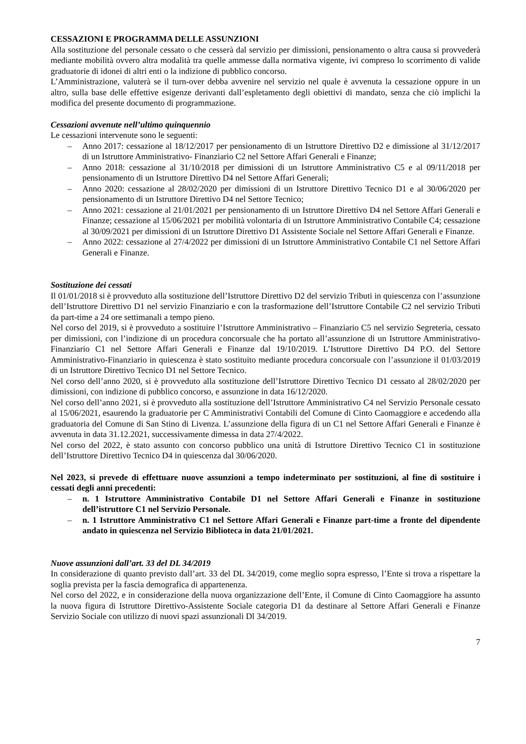CESSAZIONI E PROGRAMMA DELLE ASSUNZIONI
Alla sostituzione del personale cessato o che cesserà dal servizio per dimissioni, pensionamento o altra causa si provvederà mediante mobilità ovvero altra modalità tra quelle ammesse dalla normativa vigente, ivi compreso lo scorrimento di valide graduatorie di idonei di altri enti o la indizione di pubblico concorso.
L’Amministrazione, valuterà se il turn-over debba avvenire nel servizio nel quale è avvenuta la cessazione oppure in un altro, sulla base delle effettive esigenze derivanti dall’espletamento degli obiettivi di mandato, senza che ciò implichi la modifica del presente documento di programmazione.
Cessazioni avvenute nell’ultimo quinquennio
Le cessazioni intervenute sono le seguenti:
– Anno 2017: cessazione al 18/12/2017 per pensionamento di un Istruttore Direttivo D2 e dimissione al 31/12/2017 di un Istruttore Amministrativo- Finanziario C2 nel Settore Affari Generali e Finanze;
– Anno 2018: cessazione al 31/10/2018 per dimissioni di un Istruttore Amministrativo C5 e al 09/11/2018 per pensionamento di un Istruttore Direttivo D4 nel Settore Affari Generali;
– Anno 2020: cessazione al 28/02/2020 per dimissioni di un Istruttore Direttivo Tecnico D1 e al 30/06/2020 per pensionamento di un Istruttore Direttivo D4 nel Settore Tecnico;
– Anno 2021: cessazione al 21/01/2021 per pensionamento di un Istruttore Direttivo D4 nel Settore Affari Generali e Finanze; cessazione al 15/06/2021 per mobilità volontaria di un Istruttore Amministrativo Contabile C4; cessazione al 30/09/2021 per dimissioni di un Istruttore Direttivo D1 Assistente Sociale nel Settore Affari Generali e Finanze.
– Anno 2022: cessazione al 27/4/2022 per dimissioni di un Istruttore Amministrativo Contabile C1 nel Settore Affari Generali e Finanze.
Sostituzione dei cessati
Il 01/01/2018 si è provveduto alla sostituzione dell’Istruttore Direttivo D2 del servizio Tributi in quiescenza con l’assunzione dell’Istruttore Direttivo D1 nel servizio Finanziario e con la trasformazione dell’Istruttore Contabile C2 nel servizio Tributi da part-time a 24 ore settimanali a tempo pieno.
Nel corso del 2019, si è provveduto a sostituire l’Istruttore Amministrativo – Finanziario C5 nel servizio Segreteria, cessato per dimissioni, con l’indizione di un procedura concorsuale che ha portato all’assunzione di un Istruttore Amministrativo-Finanziario C1 nel Settore Affari Generali e Finanze dal 19/10/2019. L’Istruttore Direttivo D4 P.O. del Settore Amministrativo-Finanziario in quiescenza è stato sostituito mediante procedura concorsuale con l’assunzione il 01/03/2019 di un Istruttore Direttivo Tecnico D1 nel Settore Tecnico.
Nel corso dell’anno 2020, si è provveduto alla sostituzione dell’Istruttore Direttivo Tecnico D1 cessato al 28/02/2020 per dimissioni, con indizione di pubblico concorso, e assunzione in data 16/12/2020.
Nel corso dell’anno 2021, si è provveduto alla sostituzione dell’Istruttore Amministrativo C4 nel Servizio Personale cessato al 15/06/2021, esaurendo la graduatorie per C Amministrativi Contabili del Comune di Cinto Caomaggiore e accedendo alla graduatoria del Comune di San Stino di Livenza. L’assunzione della figura di un C1 nel Settore Affari Generali e Finanze è avvenuta in data 31.12.2021, successivamente dimessa in data 27/4/2022.
Nel corso del 2022, è stato assunto con concorso pubblico una unità di Istruttore Direttivo Tecnico C1 in sostituzione dell’Istruttore Direttivo Tecnico D4 in quiescenza dal 30/06/2020.
Nel 2023, si prevede di effettuare nuove assunzioni a tempo indeterminato per sostituzioni, al fine di sostituire i cessati degli anni precedenti:
– n. 1 Istruttore Amministrativo Contabile D1 nel Settore Affari Generali e Finanze in sostituzione dell’istruttore C1 nel Servizio Personale.
– n. 1 Istruttore Amministrativo C1 nel Settore Affari Generali e Finanze part-time a fronte del dipendente andato in quiescenza nel Servizio Biblioteca in data 21/01/2021.
Nuove assunzioni dall’art. 33 del DL 34/2019
In considerazione di quanto previsto dall’art. 33 del DL 34/2019, come meglio sopra espresso, l’Ente si trova a rispettare la soglia prevista per la fascia demografica di appartenenza.
Nel corso del 2022, e in considerazione della nuova organizzazione dell’Ente, il Comune di Cinto Caomaggiore ha assunto la nuova figura di Istruttore Direttivo-Assistente Sociale categoria D1 da destinare al Settore Affari Generali e Finanze Servizio Sociale con utilizzo di nuovi spazi assunzionali Dl 34/2019.
7